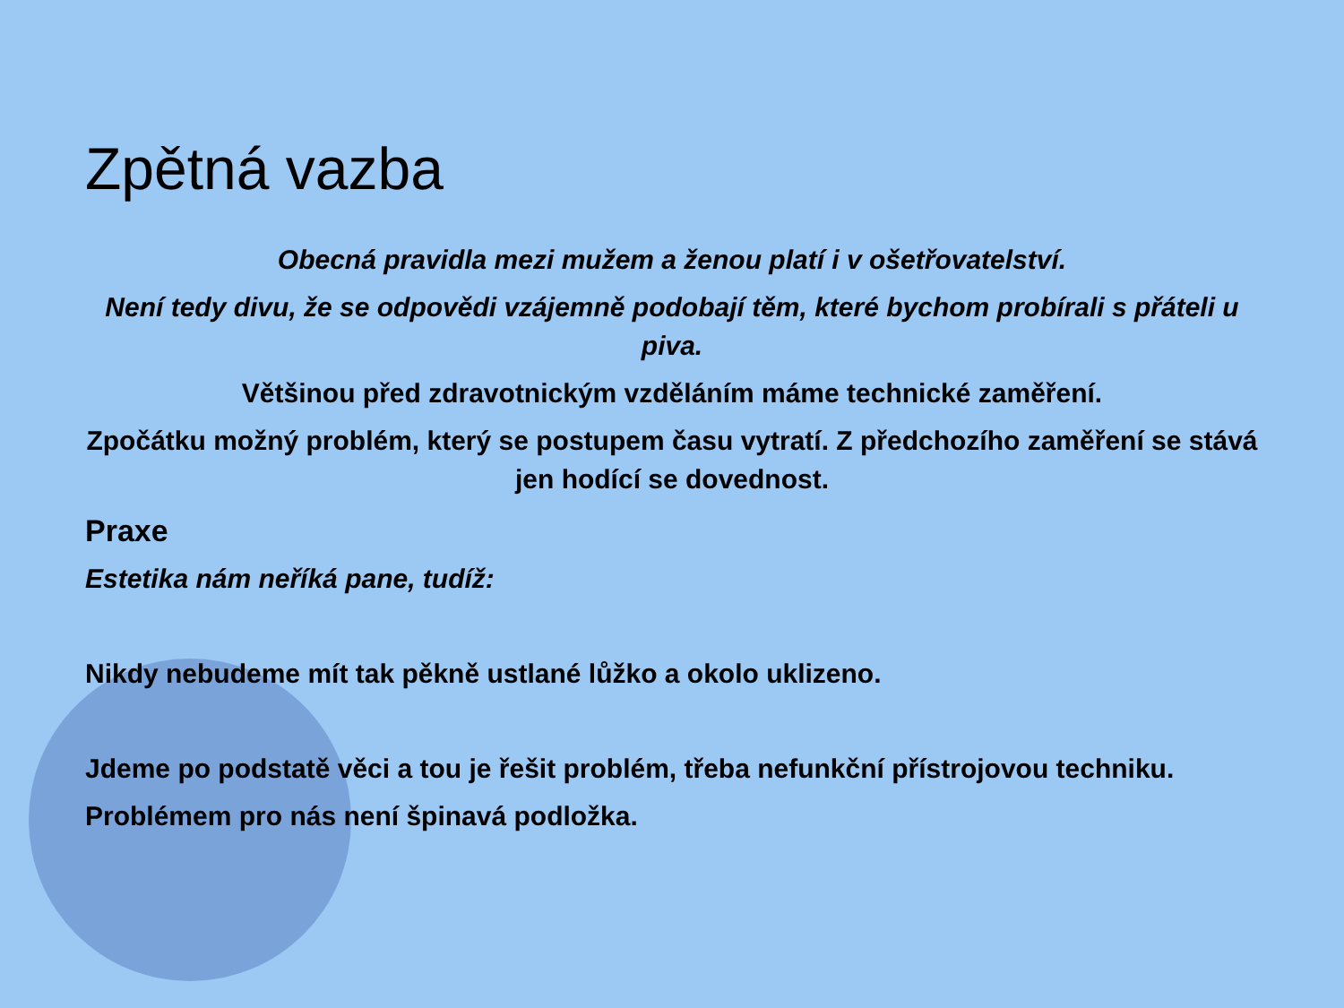Zpětná vazba
Obecná pravidla mezi mužem a ženou platí i v ošetřovatelství.
Není tedy divu, že se odpovědi vzájemně podobají těm, které bychom probírali s přáteli u piva.
Většinou před zdravotnickým vzděláním máme technické zaměření.
Zpočátku možný problém, který se postupem času vytratí. Z předchozího zaměření se stává jen hodící se dovednost.
Praxe
Estetika nám neříká pane, tudíž:
Nikdy nebudeme mít tak pěkně ustlané lůžko a okolo uklizeno.
Jdeme po podstatě věci a tou je řešit problém, třeba nefunkční přístrojovou techniku.
Problémem pro nás není špinavá podložka.